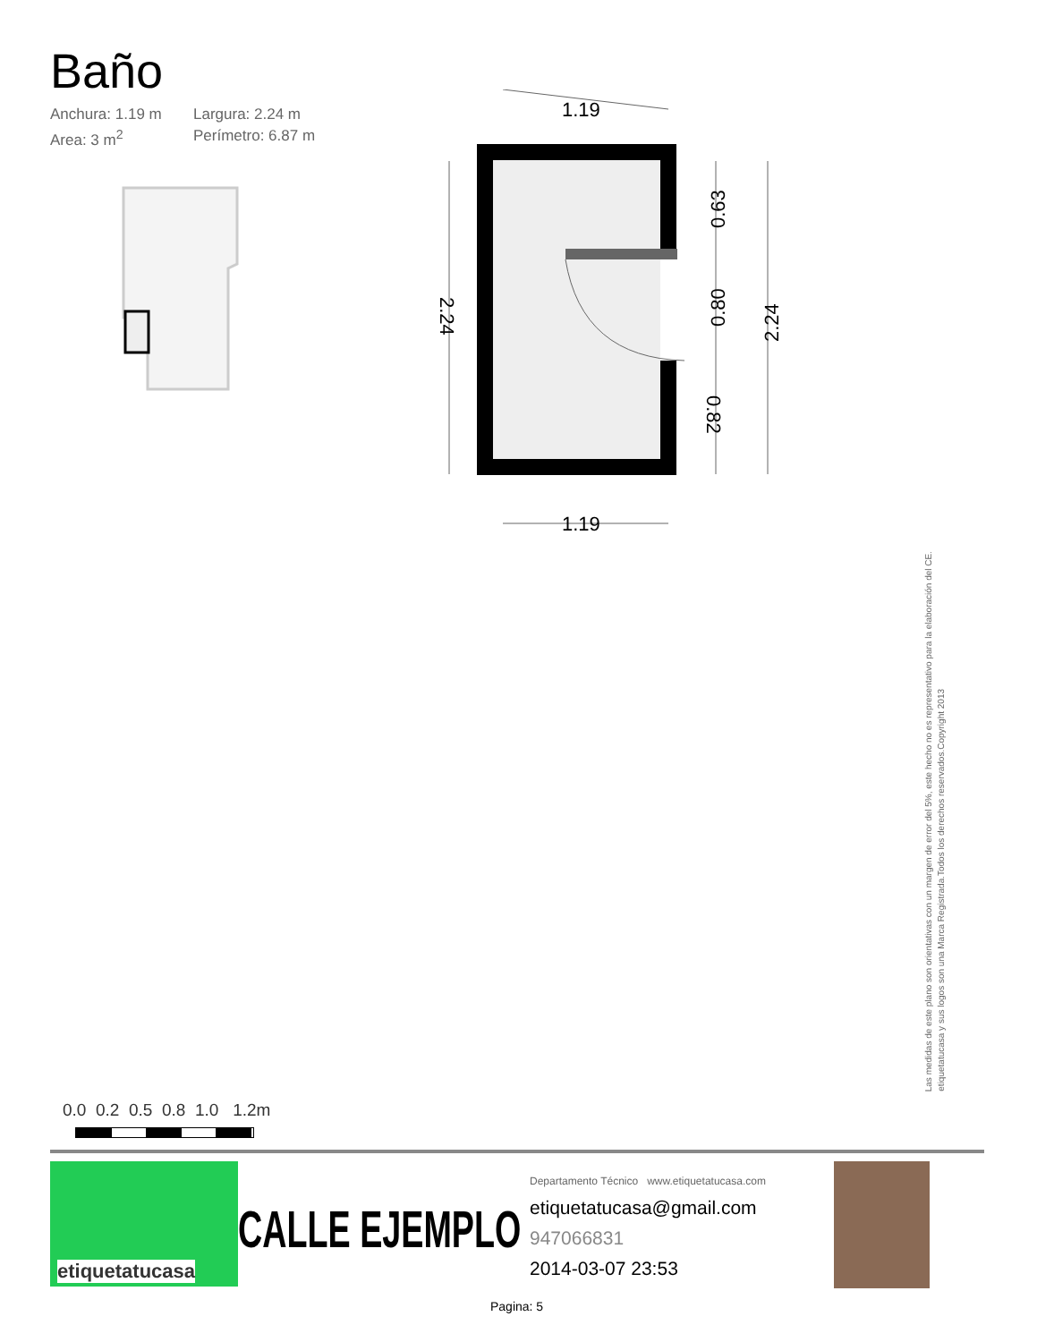Baño
Anchura: 1.19 m Largura: 2.24 m Area: 3 m<sup>2</sup> Perímetro: 6.87 m
1.19
1.19
2.24
2.24
0.63
0.80
0.82
Las medidas de este plano son orientativas con un margen de error del 5%, este hecho no es representativo para la elaboración del CE.
etiquetatucasa y sus logos son una Marca Registrada.Todos los derechos reservados.Copyright 2013
0.0 0.2 0.5 0.8 1.0 1.2m
etiquetatucasa
CALLE EJEMPLO
Departamento Técnico www.etiquetatucasa.com
etiquetatucasa@gmail.com
947066831
2014-03-07 23:53
Pagina: 5